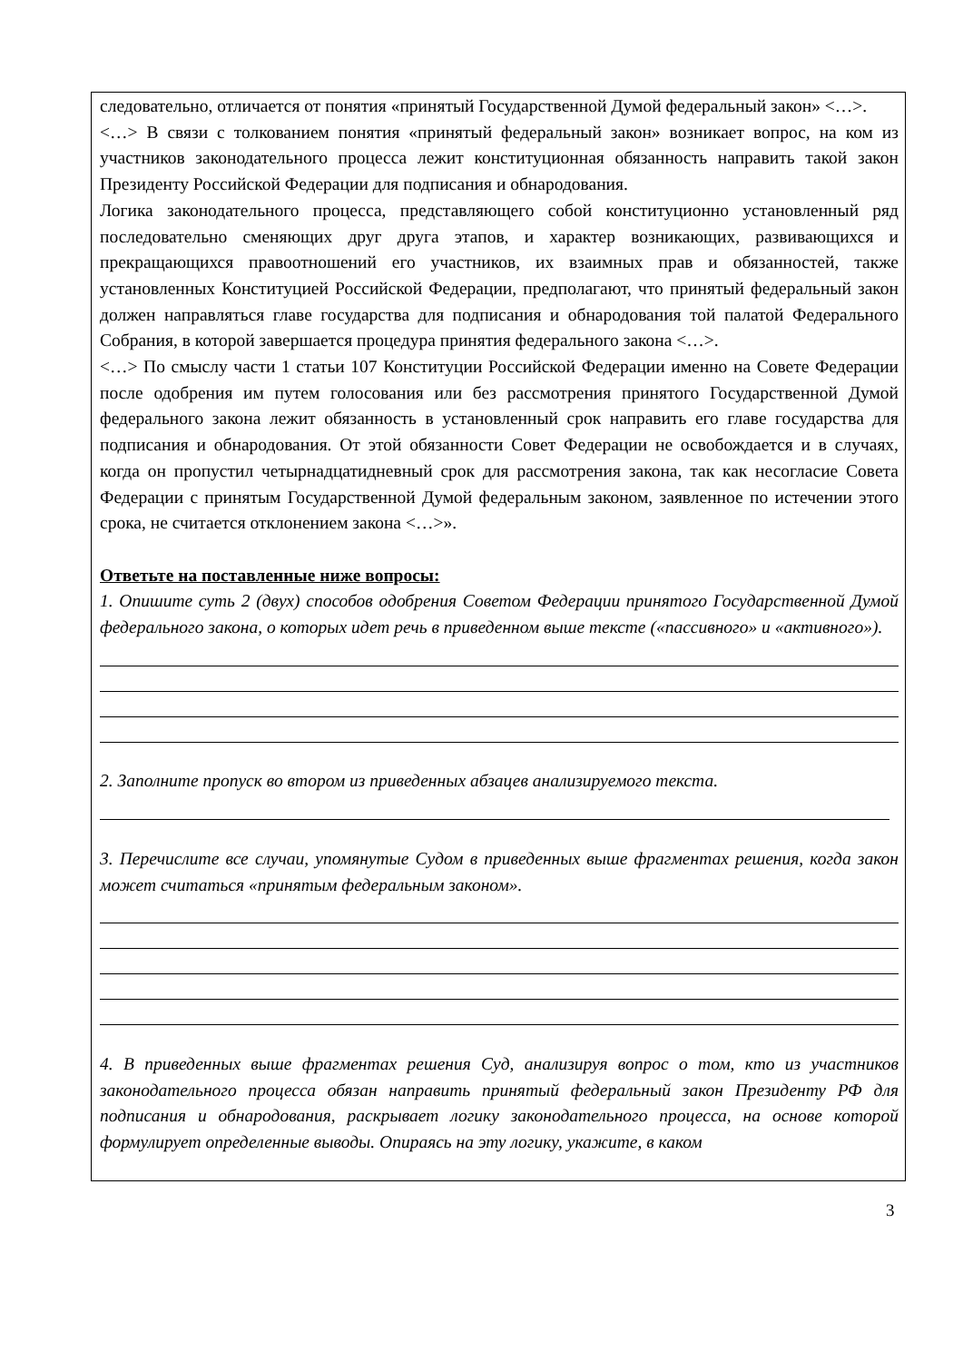следовательно, отличается от понятия «принятый Государственной Думой федеральный закон» <…>.
<…> В связи с толкованием понятия «принятый федеральный закон» возникает вопрос, на ком из участников законодательного процесса лежит конституционная обязанность направить такой закон Президенту Российской Федерации для подписания и обнародования.
Логика законодательного процесса, представляющего собой конституционно установленный ряд последовательно сменяющих друг друга этапов, и характер возникающих, развивающихся и прекращающихся правоотношений его участников, их взаимных прав и обязанностей, также установленных Конституцией Российской Федерации, предполагают, что принятый федеральный закон должен направляться главе государства для подписания и обнародования той палатой Федерального Собрания, в которой завершается процедура принятия федерального закона <…>.
<…> По смыслу части 1 статьи 107 Конституции Российской Федерации именно на Совете Федерации после одобрения им путем голосования или без рассмотрения принятого Государственной Думой федерального закона лежит обязанность в установленный срок направить его главе государства для подписания и обнародования. От этой обязанности Совет Федерации не освобождается и в случаях, когда он пропустил четырнадцатидневный срок для рассмотрения закона, так как несогласие Совета Федерации с принятым Государственной Думой федеральным законом, заявленное по истечении этого срока, не считается отклонением закона <…>».
Ответьте на поставленные ниже вопросы:
1. Опишите суть 2 (двух) способов одобрения Советом Федерации принятого Государственной Думой федерального закона, о которых идет речь в приведенном выше тексте («пассивного» и «активного»).
2. Заполните пропуск во втором из приведенных абзацев анализируемого текста.
3. Перечислите все случаи, упомянутые Судом в приведенных выше фрагментах решения, когда закон может считаться «принятым федеральным законом».
4. В приведенных выше фрагментах решения Суд, анализируя вопрос о том, кто из участников законодательного процесса обязан направить принятый федеральный закон Президенту РФ для подписания и обнародования, раскрывает логику законодательного процесса, на основе которой формулирует определенные выводы. Опираясь на эту логику, укажите, в каком
3